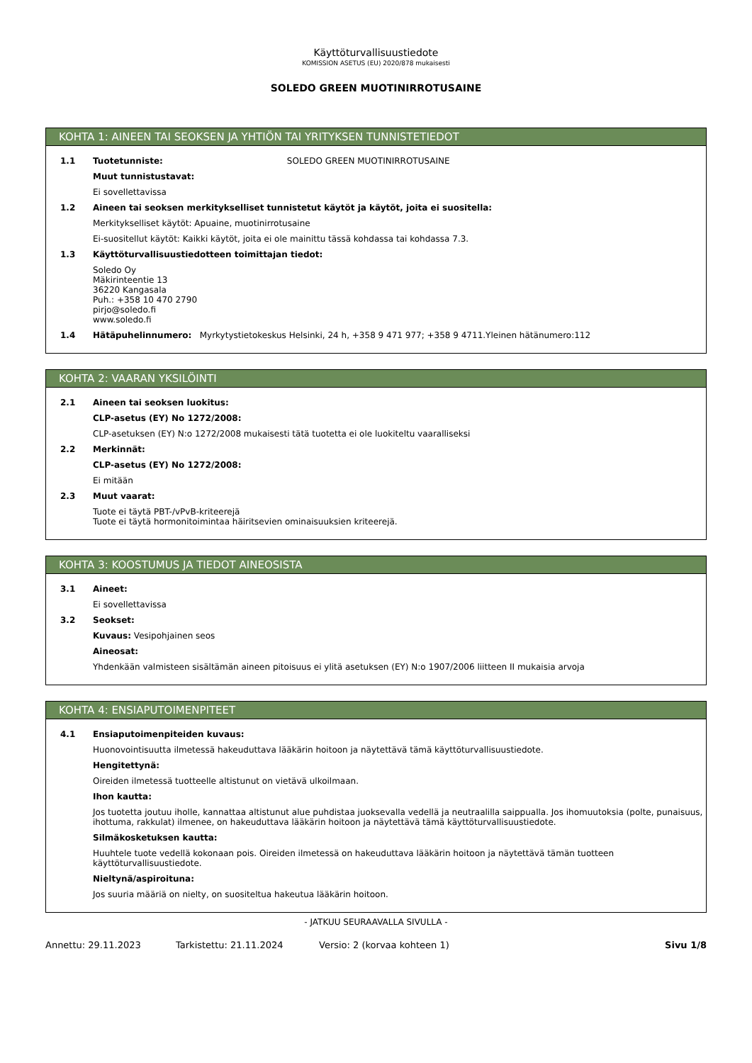Käyttöturvallisuustiedote
KOMISSION ASETUS (EU) 2020/878 mukaisesti
SOLEDO GREEN MUOTINIRROTUSAINE
KOHTA 1: AINEEN TAI SEOKSEN JA YHTIÖN TAI YRITYKSEN TUNNISTETIEDOT
1.1 Tuotetunniste: SOLEDO GREEN MUOTINIRROTUSAINE
Muut tunnistustavat:
Ei sovellettavissa
1.2 Aineen tai seoksen merkitykselliset tunnistetut käytöt ja käytöt, joita ei suositella:
Merkitykselliset käytöt: Apuaine, muotinirrotusaine
Ei-suositellut käytöt: Kaikki käytöt, joita ei ole mainittu tässä kohdassa tai kohdassa 7.3.
1.3 Käyttöturvallisuustiedotteen toimittajan tiedot:
Soledo Oy
Mäkirinteentie 13
36220 Kangasala
Puh.: +358 10 470 2790
pirjo@soledo.fi
www.soledo.fi
1.4 Hätäpuhelinnumero: Myrkytystietokeskus Helsinki, 24 h, +358 9 471 977; +358 9 4711.Yleinen hätänumero:112
KOHTA 2: VAARAN YKSILÖINTI
2.1 Aineen tai seoksen luokitus:
CLP-asetus (EY) No 1272/2008:
CLP-asetuksen (EY) N:o 1272/2008 mukaisesti tätä tuotetta ei ole luokiteltu vaaralliseksi
2.2 Merkinnät:
CLP-asetus (EY) No 1272/2008:
Ei mitään
2.3 Muut vaarat:
Tuote ei täytä PBT-/vPvB-kriteerejä
Tuote ei täytä hormonitoimintaa häiritsevien ominaisuuksien kriteerejä.
KOHTA 3: KOOSTUMUS JA TIEDOT AINEOSISTA
3.1 Aineet:
Ei sovellettavissa
3.2 Seokset:
Kuvaus: Vesipohjainen seos
Aineosat:
Yhdenkään valmisteen sisältämän aineen pitoisuus ei ylitä asetuksen (EY) N:o 1907/2006 liitteen II mukaisia arvoja
KOHTA 4: ENSIAPUTOIMENPITEET
4.1 Ensiaputoimenpiteiden kuvaus:
Huonovointisuutta ilmetessä hakeuduttava lääkärin hoitoon ja näytettävä tämä käyttöturvallisuustiedote.
Hengitettynä:
Oireiden ilmetessä tuotteelle altistunut on vietävä ulkoilmaan.
Ihon kautta:
Jos tuotetta joutuu iholle, kannattaa altistunut alue puhdistaa juoksevalla vedellä ja neutraalilla saippualla. Jos ihomuutoksia (polte, punaisuus, ihottuma, rakkulat) ilmenee, on hakeuduttava lääkärin hoitoon ja näytettävä tämä käyttöturvallisuustiedote.
Silmäkosketuksen kautta:
Huuhtele tuote vedellä kokonaan pois. Oireiden ilmetessä on hakeuduttava lääkärin hoitoon ja näytettävä tämän tuotteen käyttöturvallisuustiedote.
Nieltynä/aspiroituna:
Jos suuria määriä on nielty, on suositeltua hakeutua lääkärin hoitoon.
- JATKUU SEURAAVALLA SIVULLA -
Annettu: 29.11.2023 Tarkistettu: 21.11.2024 Versio: 2 (korvaa kohteen 1) Sivu 1/8